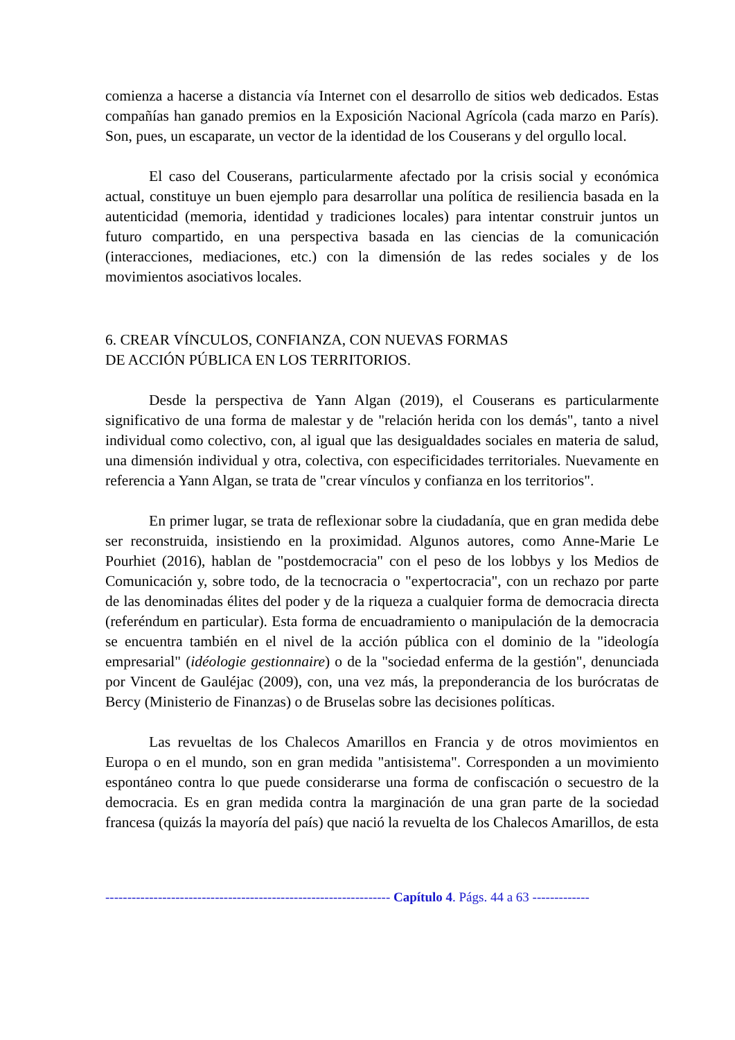comienza a hacerse a distancia vía Internet con el desarrollo de sitios web dedicados. Estas compañías han ganado premios en la Exposición Nacional Agrícola (cada marzo en París). Son, pues, un escaparate, un vector de la identidad de los Couserans y del orgullo local.
El caso del Couserans, particularmente afectado por la crisis social y económica actual, constituye un buen ejemplo para desarrollar una política de resiliencia basada en la autenticidad (memoria, identidad y tradiciones locales) para intentar construir juntos un futuro compartido, en una perspectiva basada en las ciencias de la comunicación (interacciones, mediaciones, etc.) con la dimensión de las redes sociales y de los movimientos asociativos locales.
6. CREAR VÍNCULOS, CONFIANZA, CON NUEVAS FORMAS
DE ACCIÓN PÚBLICA EN LOS TERRITORIOS.
Desde la perspectiva de Yann Algan (2019), el Couserans es particularmente significativo de una forma de malestar y de "relación herida con los demás", tanto a nivel individual como colectivo, con, al igual que las desigualdades sociales en materia de salud, una dimensión individual y otra, colectiva, con especificidades territoriales. Nuevamente en referencia a Yann Algan, se trata de "crear vínculos y confianza en los territorios".
En primer lugar, se trata de reflexionar sobre la ciudadanía, que en gran medida debe ser reconstruida, insistiendo en la proximidad. Algunos autores, como Anne-Marie Le Pourhiet (2016), hablan de "postdemocracia" con el peso de los lobbys y los Medios de Comunicación y, sobre todo, de la tecnocracia o "expertocracia", con un rechazo por parte de las denominadas élites del poder y de la riqueza a cualquier forma de democracia directa (referéndum en particular). Esta forma de encuadramiento o manipulación de la democracia se encuentra también en el nivel de la acción pública con el dominio de la "ideología empresarial" (idéologie gestionnaire) o de la "sociedad enferma de la gestión", denunciada por Vincent de Gauléjac (2009), con, una vez más, la preponderancia de los burócratas de Bercy (Ministerio de Finanzas) o de Bruselas sobre las decisiones políticas.
Las revueltas de los Chalecos Amarillos en Francia y de otros movimientos en Europa o en el mundo, son en gran medida "antisistema". Corresponden a un movimiento espontáneo contra lo que puede considerarse una forma de confiscación o secuestro de la democracia. Es en gran medida contra la marginación de una gran parte de la sociedad francesa (quizás la mayoría del país) que nació la revuelta de los Chalecos Amarillos, de esta
----------------------------------------------------------------- Capítulo 4. Págs. 44 a 63 -------------